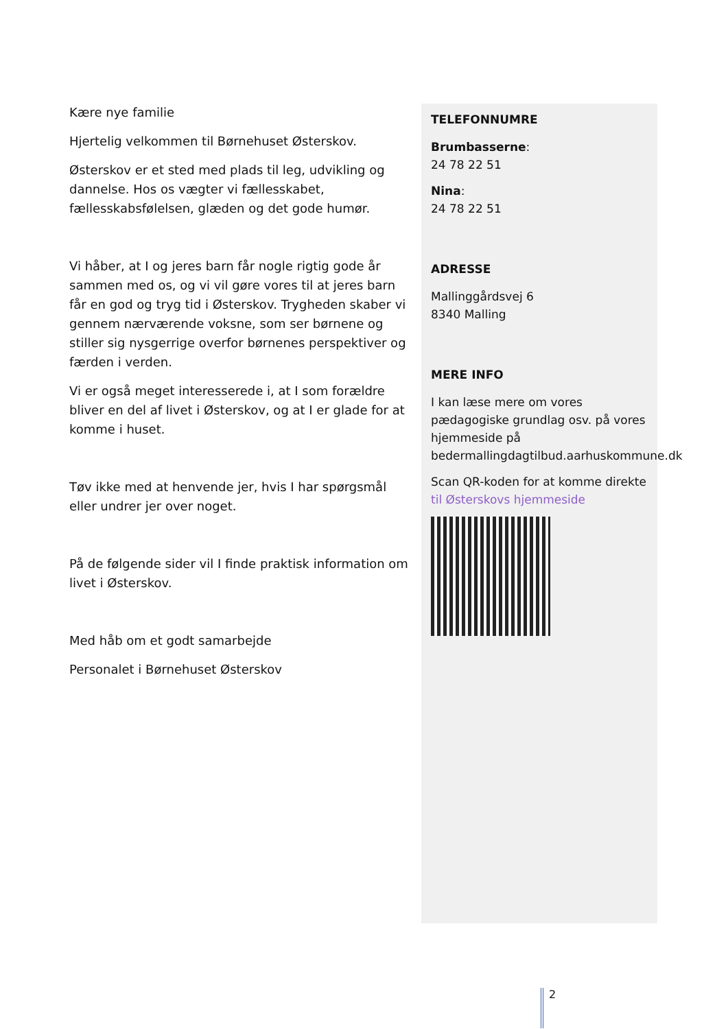Kære nye familie
Hjertelig velkommen til Børnehuset Østerskov.
Østerskov er et sted med plads til leg, udvikling og dannelse. Hos os vægter vi fællesskabet, fællesskabsfølelsen, glæden og det gode humør.
Vi håber, at I og jeres barn får nogle rigtig gode år sammen med os, og vi vil gøre vores til at jeres barn får en god og tryg tid i Østerskov. Trygheden skaber vi gennem nærværende voksne, som ser børnene og stiller sig nysgerrige overfor børnenes perspektiver og færden i verden.
Vi er også meget interesserede i, at I som forældre bliver en del af livet i Østerskov, og at I er glade for at komme i huset.
Tøv ikke med at henvende jer, hvis I har spørgsmål eller undrer jer over noget.
På de følgende sider vil I finde praktisk information om livet i Østerskov.
Med håb om et godt samarbejde
Personalet i Børnehuset Østerskov
TELEFONNUMRE
Brumbasserne:
24 78 22 51
Nina:
24 78 22 51
ADRESSE
Mallinggårdsvej 6
8340 Malling
MERE INFO
I kan læse mere om vores pædagogiske grundlag osv. på vores hjemmeside på bedermallingdagtilbud.aarhuskommune.dk
Scan QR-koden for at komme direkte til Østerskovs hjemmeside
2